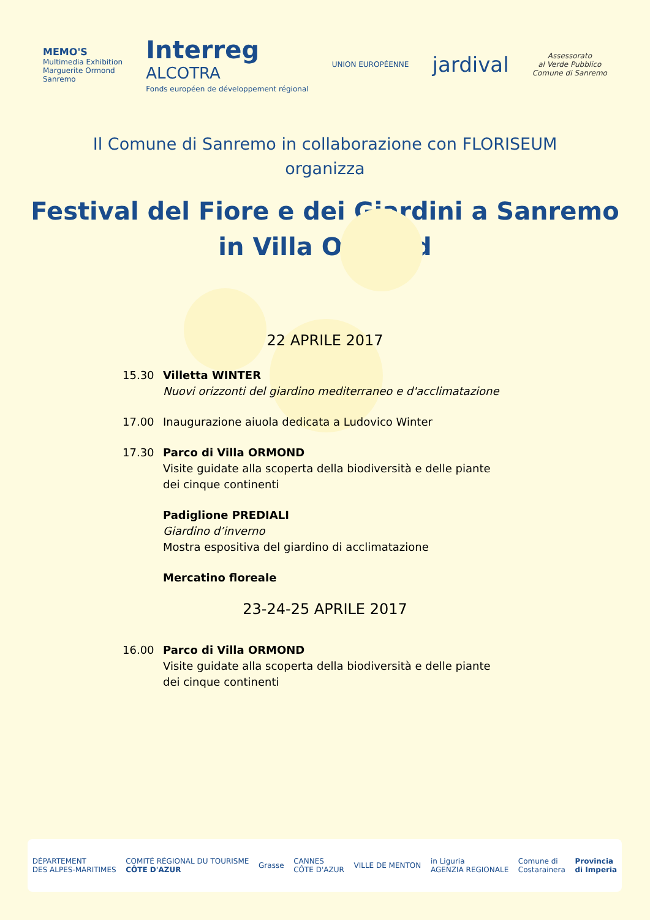MEMO'S
Multimedia Exhibition
Marguerite Ormond
Sanremo
Interreg
ALCOTRA
Fonds européen de développement régional
UNION EUROPÉENNE
jardival
Assessorato
al Verde Pubblico
Comune di Sanremo
Il Comune di Sanremo in collaborazione con FLORISEUM
organizza
Festival del Fiore e dei Giardini a Sanremo
in Villa Ormond
22 APRILE 2017
15.30 Villetta WINTER
Nuovi orizzonti del giardino mediterraneo e d'acclimatazione
17.00 Inaugurazione aiuola dedicata a Ludovico Winter
17.30 Parco di Villa ORMOND
Visite guidate alla scoperta della biodiversità e delle piante dei cinque continenti
Padiglione PREDIALI
Giardino d’inverno
Mostra espositiva del giardino di acclimatazione
Mercatino floreale
23-24-25 APRILE 2017
16.00 Parco di Villa ORMOND
Visite guidate alla scoperta della biodiversità e delle piante dei cinque continenti
DÉPARTEMENT
DES ALPES-MARITIMES COMITÉ RÉGIONAL DU TOURISME
CÔTE D'AZUR Grasse CANNES
CÔTE D'AZUR VILLE DE MENTON in Liguria
AGENZIA REGIONALE Comune di
Costarainera Provincia
di Imperia